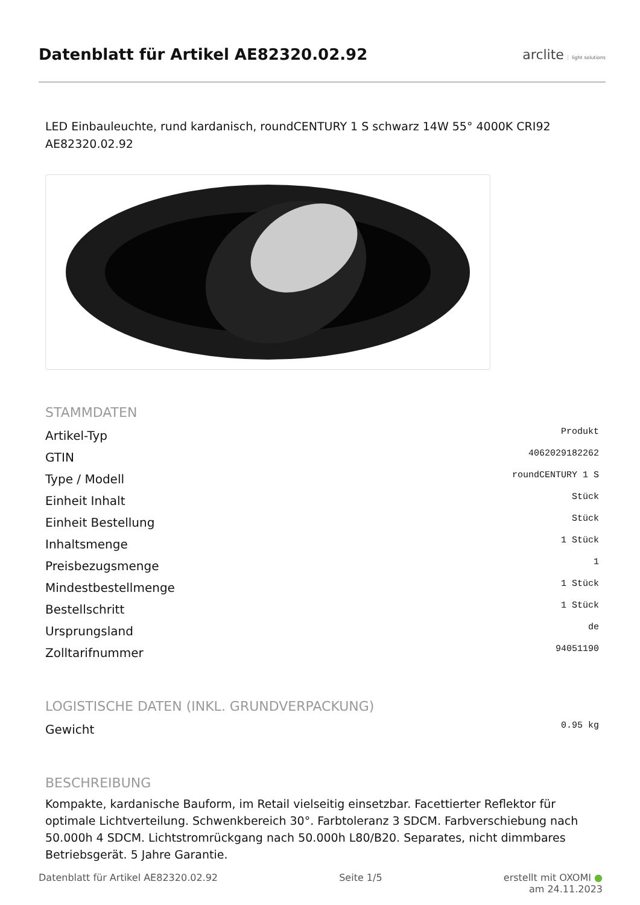Datenblatt für Artikel AE82320.02.92
arclite light solutions
LED Einbauleuchte, rund kardanisch, roundCENTURY 1 S schwarz 14W 55° 4000K CRI92
AE82320.02.92
STAMMDATEN
| Artikel-Typ | Produkt |
| GTIN | 4062029182262 |
| Type / Modell | roundCENTURY 1 S |
| Einheit Inhalt | Stück |
| Einheit Bestellung | Stück |
| Inhaltsmenge | 1 Stück |
| Preisbezugsmenge | 1 |
| Mindestbestellmenge | 1 Stück |
| Bestellschritt | 1 Stück |
| Ursprungsland | de |
| Zolltarifnummer | 94051190 |
LOGISTISCHE DATEN (INKL. GRUNDVERPACKUNG)
| Gewicht | 0.95 kg |
BESCHREIBUNG
Kompakte, kardanische Bauform, im Retail vielseitig einsetzbar. Facettierter Reflektor für optimale Lichtverteilung. Schwenkbereich 30°. Farbtoleranz 3 SDCM. Farbverschiebung nach 50.000h 4 SDCM. Lichtstromrückgang nach 50.000h L80/B20. Separates, nicht dimmbares Betriebsgerät. 5 Jahre Garantie.
Datenblatt für Artikel AE82320.02.92 Seite 1/5 erstellt mit OXOMI ●
am 24.11.2023